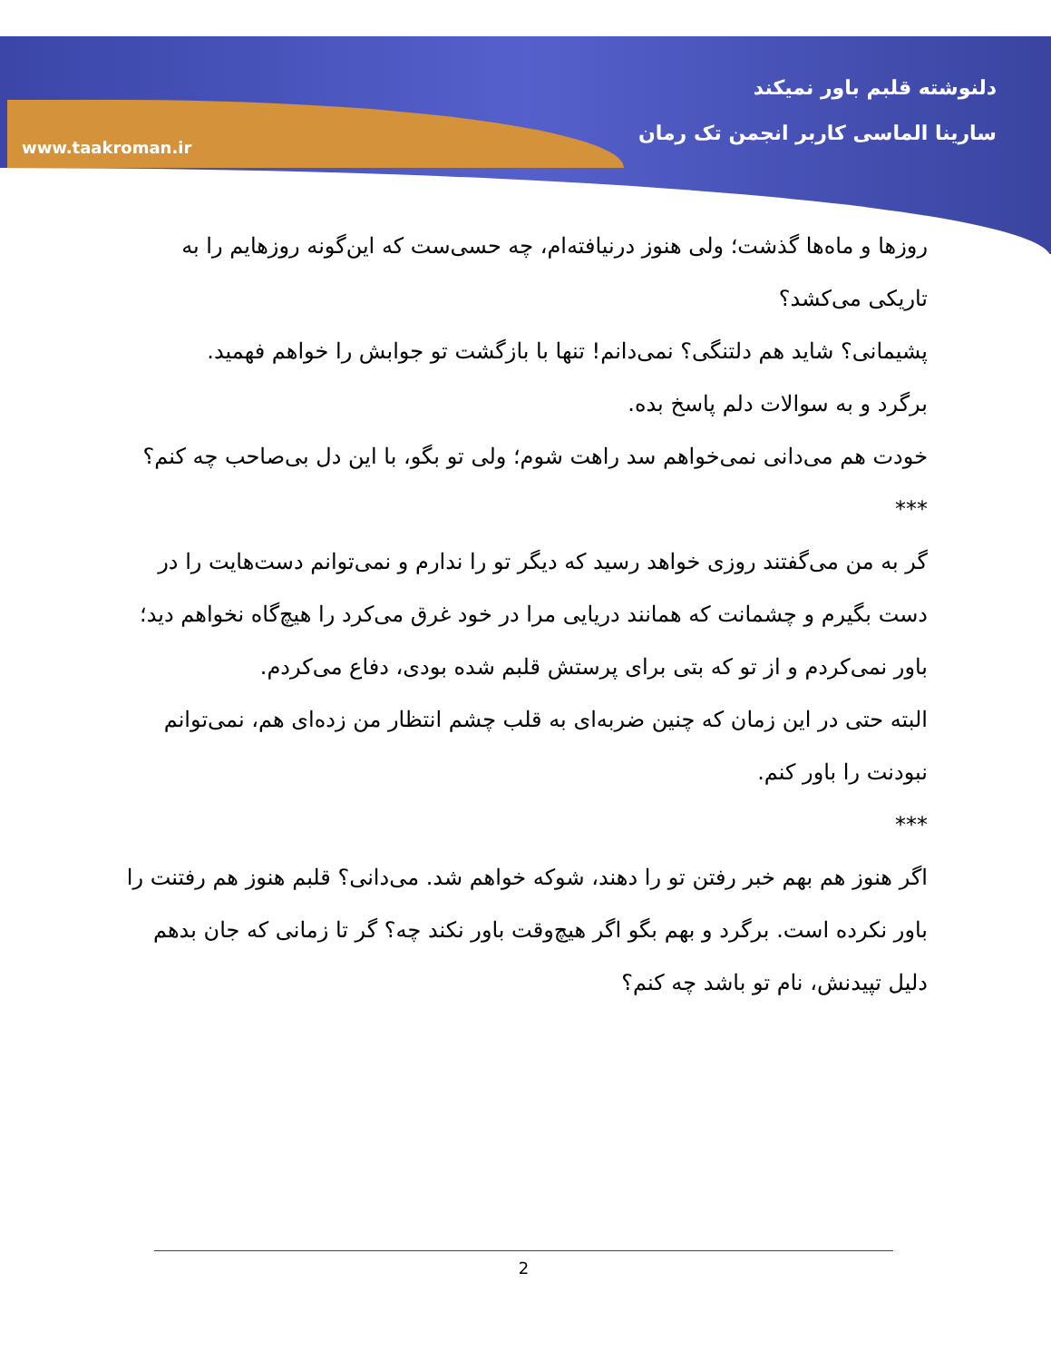www.taakroman.ir
دلنوشته قلبم باور نمیکند
سارینا الماسی کاربر انجمن تک رمان
روزها و ماه‌ها گذشت؛ ولی هنوز درنیافته‌ام، چه حسی‌ست که این‌گونه روزهایم را به تاریکی می‌کشد؟
پشیمانی؟ شاید هم دلتنگی؟ نمی‌دانم! تنها با بازگشت تو جوابش را خواهم فهمید.
برگرد و به سوالات دلم پاسخ بده.
خودت هم می‌دانی نمی‌خواهم سد راهت شوم؛ ولی تو بگو، با این دل بی‌صاحب چه کنم؟
***
گر به من می‌گفتند روزی خواهد رسید که دیگر تو را ندارم و نمی‌توانم دست‌هایت را در دست بگیرم و چشمانت که همانند دریایی مرا در خود غرق می‌کرد را هیچ‌گاه نخواهم دید؛ باور نمی‌کردم و از تو که بتی برای پرستش قلبم شده بودی، دفاع می‌کردم.
البته حتی در این زمان که چنین ضربه‌ای به قلب چشم انتظار من زده‌ای هم، نمی‌توانم نبودنت را باور کنم.
***
اگر هنوز هم بهم خبر رفتن تو را دهند، شوکه خواهم شد. می‌دانی؟ قلبم هنوز هم رفتنت را باور نکرده است. برگرد و بهم بگو اگر هیچ‌وقت باور نکند چه؟ گر تا زمانی که جان بدهم دلیل تپیدنش، نام تو باشد چه کنم؟
2